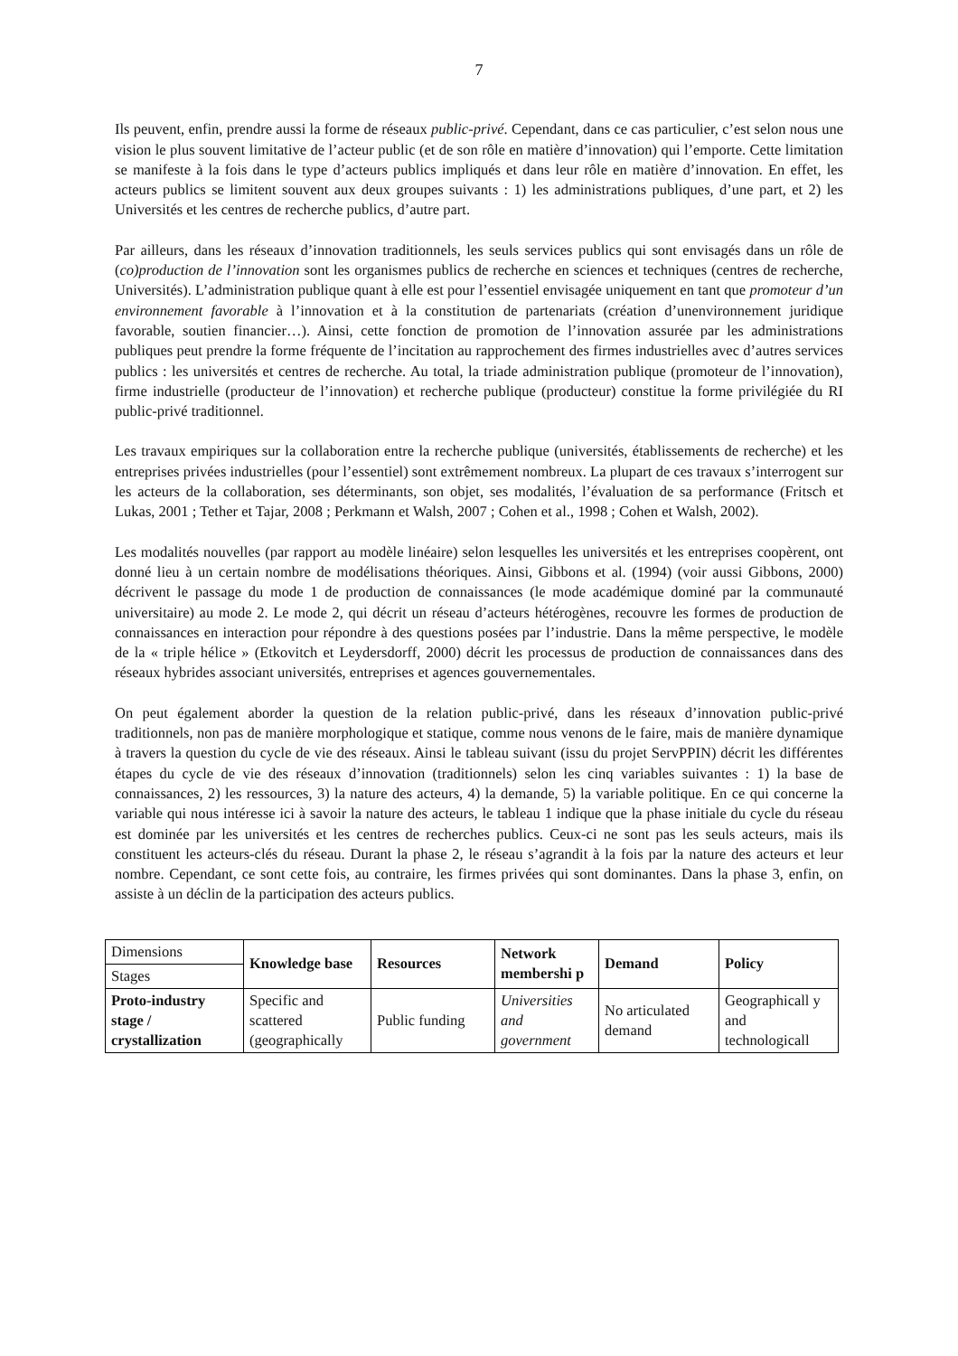7
Ils peuvent, enfin, prendre aussi la forme de réseaux public-privé. Cependant, dans ce cas particulier, c’est selon nous une vision le plus souvent limitative de l’acteur public (et de son rôle en matière d’innovation) qui l’emporte. Cette limitation se manifeste à la fois dans le type d’acteurs publics impliqués et dans leur rôle en matière d’innovation. En effet, les acteurs publics se limitent souvent aux deux groupes suivants : 1) les administrations publiques, d’une part, et 2) les Universités et les centres de recherche publics, d’autre part.
Par ailleurs, dans les réseaux d’innovation traditionnels, les seuls services publics qui sont envisagés dans un rôle de (co)production de l’innovation sont les organismes publics de recherche en sciences et techniques (centres de recherche, Universités). L’administration publique quant à elle est pour l’essentiel envisagée uniquement en tant que promoteur d’un environnement favorable à l’innovation et à la constitution de partenariats (création d’unenvironnement juridique favorable, soutien financier…). Ainsi, cette fonction de promotion de l’innovation assurée par les administrations publiques peut prendre la forme fréquente de l’incitation au rapprochement des firmes industrielles avec d’autres services publics : les universités et centres de recherche. Au total, la triade administration publique (promoteur de l’innovation), firme industrielle (producteur de l’innovation) et recherche publique (producteur) constitue la forme privilégiée du RI public-privé traditionnel.
Les travaux empiriques sur la collaboration entre la recherche publique (universités, établissements de recherche) et les entreprises privées industrielles (pour l’essentiel) sont extrêmement nombreux. La plupart de ces travaux s’interrogent sur les acteurs de la collaboration, ses déterminants, son objet, ses modalités, l’évaluation de sa performance (Fritsch et Lukas, 2001 ; Tether et Tajar, 2008 ; Perkmann et Walsh, 2007 ; Cohen et al., 1998 ; Cohen et Walsh, 2002).
Les modalités nouvelles (par rapport au modèle linéaire) selon lesquelles les universités et les entreprises coopèrent, ont donné lieu à un certain nombre de modélisations théoriques. Ainsi, Gibbons et al. (1994) (voir aussi Gibbons, 2000) décrivent le passage du mode 1 de production de connaissances (le mode académique dominé par la communauté universitaire) au mode 2. Le mode 2, qui décrit un réseau d’acteurs hétérogènes, recouvre les formes de production de connaissances en interaction pour répondre à des questions posées par l’industrie. Dans la même perspective, le modèle de la « triple hélice » (Etkovitch et Leydersdorff, 2000) décrit les processus de production de connaissances dans des réseaux hybrides associant universités, entreprises et agences gouvernementales.
On peut également aborder la question de la relation public-privé, dans les réseaux d’innovation public-privé traditionnels, non pas de manière morphologique et statique, comme nous venons de le faire, mais de manière dynamique à travers la question du cycle de vie des réseaux. Ainsi le tableau suivant (issu du projet ServPPIN) décrit les différentes étapes du cycle de vie des réseaux d’innovation (traditionnels) selon les cinq variables suivantes : 1) la base de connaissances, 2) les ressources, 3) la nature des acteurs, 4) la demande, 5) la variable politique. En ce qui concerne la variable qui nous intéresse ici à savoir la nature des acteurs, le tableau 1 indique que la phase initiale du cycle du réseau est dominée par les universités et les centres de recherches publics. Ceux-ci ne sont pas les seuls acteurs, mais ils constituent les acteurs-clés du réseau. Durant la phase 2, le réseau s’agrandit à la fois par la nature des acteurs et leur nombre. Cependant, ce sont cette fois, au contraire, les firmes privées qui sont dominantes. Dans la phase 3, enfin, on assiste à un déclin de la participation des acteurs publics.
| Dimensions | Knowledge base | Resources | Network membershi p | Demand | Policy |
| Stages | | | | | |
| Proto-industry stage / crystallization | Specific and scattered (geographically | Public funding | Universities and government | No articulated demand | Geographicall y and technologicall |